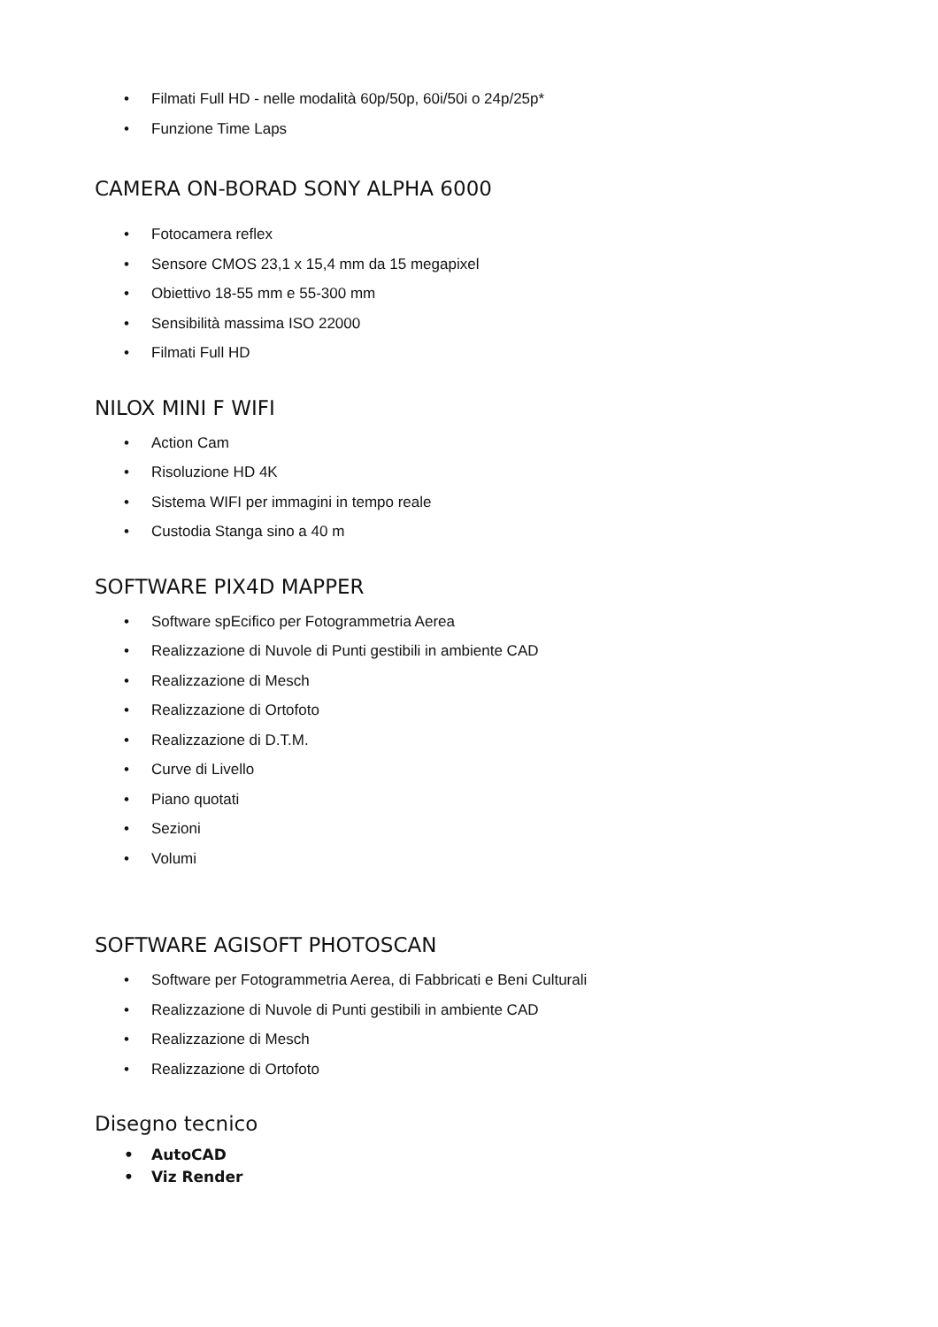• Filmati Full HD - nelle modalità 60p/50p, 60i/50i o 24p/25p*
• Funzione Time Laps
CAMERA ON-BORAD SONY ALPHA 6000
• Fotocamera reflex
• Sensore CMOS 23,1 x 15,4 mm da 15 megapixel
• Obiettivo 18-55 mm e 55-300 mm
• Sensibilità massima ISO 22000
• Filmati Full HD
NILOX MINI F WIFI
• Action Cam
• Risoluzione HD 4K
• Sistema WIFI per immagini in tempo reale
• Custodia Stanga sino a 40 m
SOFTWARE PIX4D MAPPER
• Software spEcifico per Fotogrammetria Aerea
• Realizzazione di Nuvole di Punti gestibili in ambiente CAD
• Realizzazione di Mesch
• Realizzazione di Ortofoto
• Realizzazione di D.T.M.
• Curve di Livello
• Piano quotati
• Sezioni
• Volumi
SOFTWARE AGISOFT PHOTOSCAN
• Software per Fotogrammetria Aerea, di Fabbricati e Beni Culturali
• Realizzazione di Nuvole di Punti gestibili in ambiente CAD
• Realizzazione di Mesch
• Realizzazione di Ortofoto
Disegno tecnico
• AutoCAD
• Viz Render